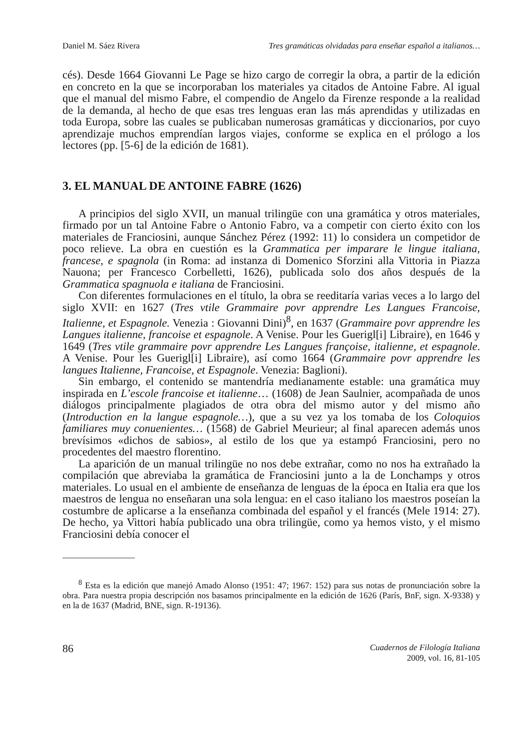Daniel M. Sáez Rivera Tres gramáticas olvidadas para enseñar español a italianos…
cés). Desde 1664 Giovanni Le Page se hizo cargo de corregir la obra, a partir de la edición en concreto en la que se incorporaban los materiales ya citados de Antoine Fabre. Al igual que el manual del mismo Fabre, el compendio de Angelo da Firenze responde a la realidad de la demanda, al hecho de que esas tres lenguas eran las más aprendidas y utilizadas en toda Europa, sobre las cuales se publicaban numerosas gramáticas y diccionarios, por cuyo aprendizaje muchos emprendían largos viajes, conforme se explica en el prólogo a los lectores (pp. [5-6] de la edición de 1681).
3. EL MANUAL DE ANTOINE FABRE (1626)
A principios del siglo XVII, un manual trilingüe con una gramática y otros materiales, firmado por un tal Antoine Fabre o Antonio Fabro, va a competir con cierto éxito con los materiales de Franciosini, aunque Sánchez Pérez (1992: 11) lo considera un competidor de poco relieve. La obra en cuestión es la Grammatica per imparare le lingue italiana, francese, e spagnola (in Roma: ad instanza di Domenico Sforzini alla Vittoria in Piazza Nauona; per Francesco Corbelletti, 1626), publicada solo dos años después de la Grammatica spagnuola e italiana de Franciosini.
Con diferentes formulaciones en el título, la obra se reeditaría varias veces a lo largo del siglo XVII: en 1627 (Tres vtile Grammaire povr apprendre Les Langues Francoise, Italienne, et Espagnole. Venezia : Giovanni Dini)<sup>8</sup>, en 1637 (Grammaire povr apprendre les Langues italienne, francoise et espagnole. A Venise. Pour les Guerigl[i] Libraire), en 1646 y 1649 (Tres vtile grammaire povr apprendre Les Langues françoise, italienne, et espagnole. A Venise. Pour les Guerigl[i] Libraire), así como 1664 (Grammaire povr apprendre les langues Italienne, Francoise, et Espagnole. Venezia: Baglioni).
Sin embargo, el contenido se mantendría medianamente estable: una gramática muy inspirada en L’escole francoise et italienne… (1608) de Jean Saulnier, acompañada de unos diálogos principalmente plagiados de otra obra del mismo autor y del mismo año (Introduction en la langue espagnole…), que a su vez ya los tomaba de los Coloquios familiares muy conuenientes… (1568) de Gabriel Meurieur; al final aparecen además unos brevísimos «dichos de sabios», al estilo de los que ya estampó Franciosini, pero no procedentes del maestro florentino.
La aparición de un manual trilingüe no nos debe extrañar, como no nos ha extrañado la compilación que abreviaba la gramática de Franciosini junto a la de Lonchamps y otros materiales. Lo usual en el ambiente de enseñanza de lenguas de la época en Italia era que los maestros de lengua no enseñaran una sola lengua: en el caso italiano los maestros poseían la costumbre de aplicarse a la enseñanza combinada del español y el francés (Mele 1914: 27). De hecho, ya Vittori había publicado una obra trilingüe, como ya hemos visto, y el mismo Franciosini debía conocer el
<sup>8</sup> Esta es la edición que manejó Amado Alonso (1951: 47; 1967: 152) para sus notas de pronunciación sobre la obra. Para nuestra propia descripción nos basamos principalmente en la edición de 1626 (París, BnF, sign. X-9338) y en la de 1637 (Madrid, BNE, sign. R-19136).
86 Cuadernos de Filología Italiana
2009, vol. 16, 81-105